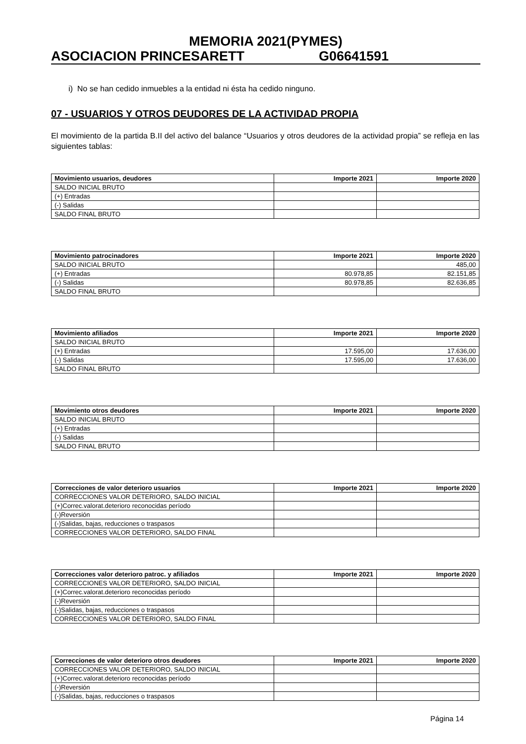MEMORIA 2021(PYMES)
ASOCIACION PRINCESARETT G06641591
i) No se han cedido inmuebles a la entidad ni ésta ha cedido ninguno.
07 - USUARIOS Y OTROS DEUDORES DE LA ACTIVIDAD PROPIA
El movimiento de la partida B.II del activo del balance “Usuarios y otros deudores de la actividad propia” se refleja en las siguientes tablas:
| Movimiento usuarios, deudores | Importe 2021 | Importe 2020 |
| --- | --- | --- |
| SALDO INICIAL BRUTO | | |
| (+) Entradas | | |
| (-) Salidas | | |
| SALDO FINAL BRUTO | | |
| Movimiento patrocinadores | Importe 2021 | Importe 2020 |
| --- | --- | --- |
| SALDO INICIAL BRUTO | | 485,00 |
| (+) Entradas | 80.978,85 | 82.151,85 |
| (-) Salidas | 80.978,85 | 82.636,85 |
| SALDO FINAL BRUTO | | |
| Movimiento afiliados | Importe 2021 | Importe 2020 |
| --- | --- | --- |
| SALDO INICIAL BRUTO | | |
| (+) Entradas | 17.595,00 | 17.636,00 |
| (-) Salidas | 17.595,00 | 17.636,00 |
| SALDO FINAL BRUTO | | |
| Movimiento otros deudores | Importe 2021 | Importe 2020 |
| --- | --- | --- |
| SALDO INICIAL BRUTO | | |
| (+) Entradas | | |
| (-) Salidas | | |
| SALDO FINAL BRUTO | | |
| Correcciones de valor deterioro usuarios | Importe 2021 | Importe 2020 |
| --- | --- | --- |
| CORRECCIONES VALOR DETERIORO, SALDO INICIAL | | |
| (+)Correc.valorat.deterioro reconocidas período | | |
| (-)Reversión | | |
| (-)Salidas, bajas, reducciones o traspasos | | |
| CORRECCIONES VALOR DETERIORO, SALDO FINAL | | |
| Correcciones valor deterioro patroc. y afiliados | Importe 2021 | Importe 2020 |
| --- | --- | --- |
| CORRECCIONES VALOR DETERIORO, SALDO INICIAL | | |
| (+)Correc.valorat.deterioro reconocidas período | | |
| (-)Reversión | | |
| (-)Salidas, bajas, reducciones o traspasos | | |
| CORRECCIONES VALOR DETERIORO, SALDO FINAL | | |
| Correcciones de valor deterioro otros deudores | Importe 2021 | Importe 2020 |
| --- | --- | --- |
| CORRECCIONES VALOR DETERIORO, SALDO INICIAL | | |
| (+)Correc.valorat.deterioro reconocidas período | | |
| (-)Reversión | | |
| (-)Salidas, bajas, reducciones o traspasos | | |
Página 14